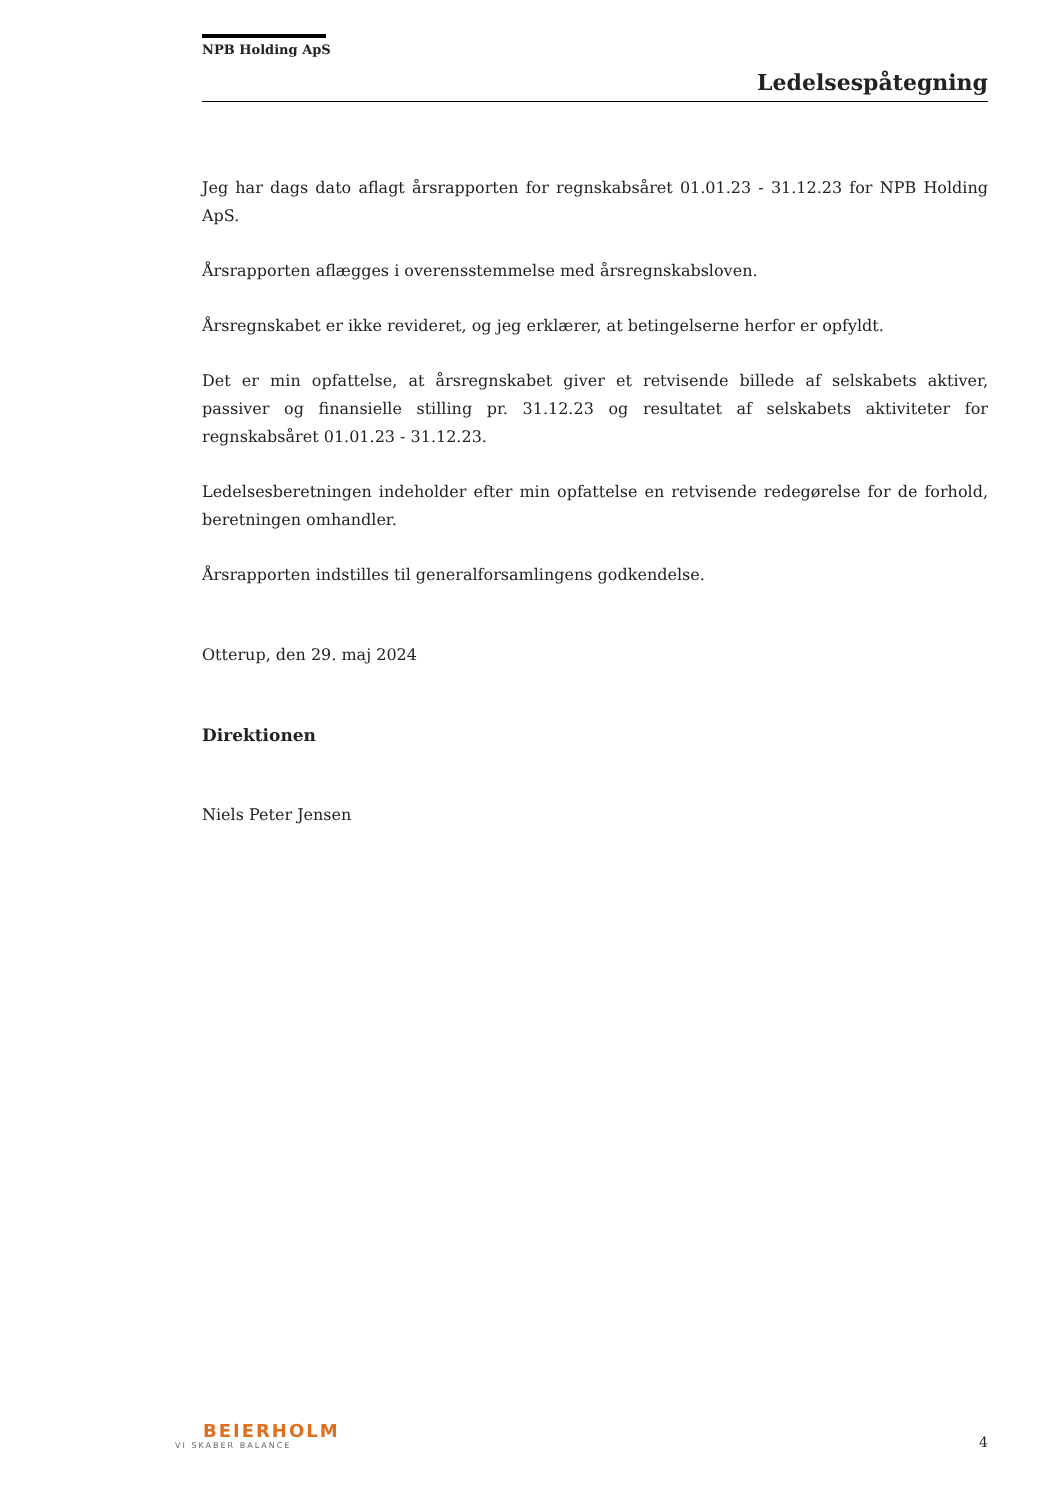NPB Holding ApS
Ledelsespåtegning
Jeg har dags dato aflagt årsrapporten for regnskabsåret 01.01.23 - 31.12.23 for NPB Holding ApS.
Årsrapporten aflægges i overensstemmelse med årsregnskabsloven.
Årsregnskabet er ikke revideret, og jeg erklærer, at betingelserne herfor er opfyldt.
Det er min opfattelse, at årsregnskabet giver et retvisende billede af selskabets aktiver, passiver og finansielle stilling pr. 31.12.23 og resultatet af selskabets aktiviteter for regnskabsåret 01.01.23 - 31.12.23.
Ledelsesberetningen indeholder efter min opfattelse en retvisende redegørelse for de forhold, beretningen omhandler.
Årsrapporten indstilles til generalforsamlingens godkendelse.
Otterup, den 29. maj 2024
Direktionen
Niels Peter Jensen
BEIERHOLM
VI SKABER BALANCE
4